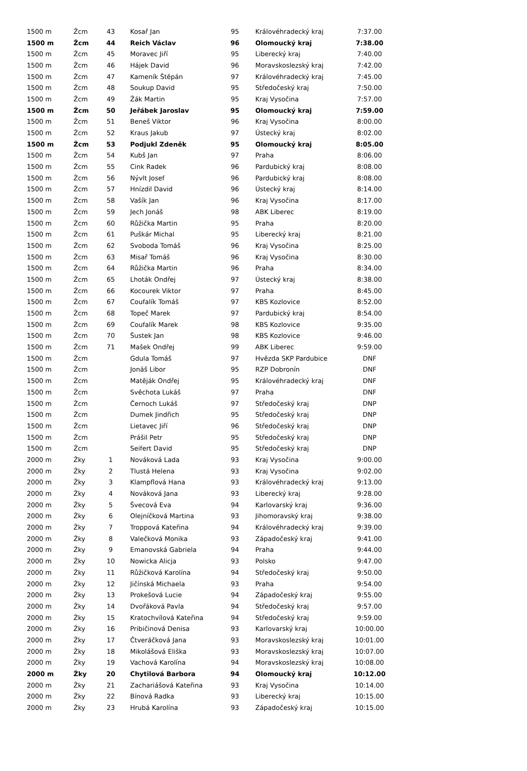| 1500 m | Žcm | 43 | Kosař Jan | 95 | Královéhradecký kraj | 7:37.00 |
| 1500 m | Žcm | 44 | Reich Václav | 96 | Olomoucký kraj | 7:38.00 |
| 1500 m | Žcm | 45 | Moravec Jiří | 95 | Liberecký kraj | 7:40.00 |
| 1500 m | Žcm | 46 | Hájek David | 96 | Moravskoslezský kraj | 7:42.00 |
| 1500 m | Žcm | 47 | Kameník Štěpán | 97 | Královéhradecký kraj | 7:45.00 |
| 1500 m | Žcm | 48 | Soukup David | 95 | Středočeský kraj | 7:50.00 |
| 1500 m | Žcm | 49 | Žák Martin | 95 | Kraj Vysočina | 7:57.00 |
| 1500 m | Žcm | 50 | Jeřábek Jaroslav | 95 | Olomoucký kraj | 7:59.00 |
| 1500 m | Žcm | 51 | Beneš Viktor | 96 | Kraj Vysočina | 8:00.00 |
| 1500 m | Žcm | 52 | Kraus Jakub | 97 | Ústecký kraj | 8:02.00 |
| 1500 m | Žcm | 53 | Podjukl Zdeněk | 95 | Olomoucký kraj | 8:05.00 |
| 1500 m | Žcm | 54 | Kubš Jan | 97 | Praha | 8:06.00 |
| 1500 m | Žcm | 55 | Cink Radek | 96 | Pardubický kraj | 8:08.00 |
| 1500 m | Žcm | 56 | Nývlt Josef | 96 | Pardubický kraj | 8:08.00 |
| 1500 m | Žcm | 57 | Hnízdil David | 96 | Ústecký kraj | 8:14.00 |
| 1500 m | Žcm | 58 | Vašík Jan | 96 | Kraj Vysočina | 8:17.00 |
| 1500 m | Žcm | 59 | Jech Jonáš | 98 | ABK Liberec | 8:19.00 |
| 1500 m | Žcm | 60 | Růžička Martin | 95 | Praha | 8:20.00 |
| 1500 m | Žcm | 61 | Puškár Michal | 95 | Liberecký kraj | 8:21.00 |
| 1500 m | Žcm | 62 | Svoboda Tomáš | 96 | Kraj Vysočina | 8:25.00 |
| 1500 m | Žcm | 63 | Misař Tomáš | 96 | Kraj Vysočina | 8:30.00 |
| 1500 m | Žcm | 64 | Růžička Martin | 96 | Praha | 8:34.00 |
| 1500 m | Žcm | 65 | Lhoták Ondřej | 97 | Ústecký kraj | 8:38.00 |
| 1500 m | Žcm | 66 | Kocourek Viktor | 97 | Praha | 8:45.00 |
| 1500 m | Žcm | 67 | Coufalík Tomáš | 97 | KBS Kozlovice | 8:52.00 |
| 1500 m | Žcm | 68 | Topeč Marek | 97 | Pardubický kraj | 8:54.00 |
| 1500 m | Žcm | 69 | Coufalík Marek | 98 | KBS Kozlovice | 9:35.00 |
| 1500 m | Žcm | 70 | Šustek Jan | 98 | KBS Kozlovice | 9:46.00 |
| 1500 m | Žcm | 71 | Mašek Ondřej | 99 | ABK Liberec | 9:59.00 |
| 1500 m | Žcm | | Gdula Tomáš | 97 | Hvězda SKP Pardubice | DNF |
| 1500 m | Žcm | | Jonáš Libor | 95 | RZP Dobronín | DNF |
| 1500 m | Žcm | | Matěják Ondřej | 95 | Královéhradecký kraj | DNF |
| 1500 m | Žcm | | Svěchota Lukáš | 97 | Praha | DNF |
| 1500 m | Žcm | | Černoch Lukáš | 97 | Středočeský kraj | DNP |
| 1500 m | Žcm | | Dumek Jindřich | 95 | Středočeský kraj | DNP |
| 1500 m | Žcm | | Lietavec Jiří | 96 | Středočeský kraj | DNP |
| 1500 m | Žcm | | Prášil Petr | 95 | Středočeský kraj | DNP |
| 1500 m | Žcm | | Seifert David | 95 | Středočeský kraj | DNP |
| 2000 m | Žky | 1 | Nováková Lada | 93 | Kraj Vysočina | 9:00.00 |
| 2000 m | Žky | 2 | Tlustá Helena | 93 | Kraj Vysočina | 9:02.00 |
| 2000 m | Žky | 3 | Klampflová Hana | 93 | Královéhradecký kraj | 9:13.00 |
| 2000 m | Žky | 4 | Nováková Jana | 93 | Liberecký kraj | 9:28.00 |
| 2000 m | Žky | 5 | Švecová Eva | 94 | Karlovarský kraj | 9:36.00 |
| 2000 m | Žky | 6 | Olejníčková Martina | 93 | Jihomoravský kraj | 9:38.00 |
| 2000 m | Žky | 7 | Troppová Kateřina | 94 | Královéhradecký kraj | 9:39.00 |
| 2000 m | Žky | 8 | Valečková Monika | 93 | Západočeský kraj | 9:41.00 |
| 2000 m | Žky | 9 | Emanovská Gabriela | 94 | Praha | 9:44.00 |
| 2000 m | Žky | 10 | Nowicka Alicja | 93 | Polsko | 9:47.00 |
| 2000 m | Žky | 11 | Růžičková Karolína | 94 | Středočeský kraj | 9:50.00 |
| 2000 m | Žky | 12 | Jičínská Michaela | 93 | Praha | 9:54.00 |
| 2000 m | Žky | 13 | Prokešová Lucie | 94 | Západočeský kraj | 9:55.00 |
| 2000 m | Žky | 14 | Dvořáková Pavla | 94 | Středočeský kraj | 9:57.00 |
| 2000 m | Žky | 15 | Kratochvílová Kateřina | 94 | Středočeský kraj | 9:59.00 |
| 2000 m | Žky | 16 | Pribičinová Denisa | 93 | Karlovarský kraj | 10:00.00 |
| 2000 m | Žky | 17 | Čtveráčková Jana | 93 | Moravskoslezský kraj | 10:01.00 |
| 2000 m | Žky | 18 | Mikolášová Eliška | 93 | Moravskoslezský kraj | 10:07.00 |
| 2000 m | Žky | 19 | Vachová Karolína | 94 | Moravskoslezský kraj | 10:08.00 |
| 2000 m | Žky | 20 | Chytilová Barbora | 94 | Olomoucký kraj | 10:12.00 |
| 2000 m | Žky | 21 | Zachariášová Kateřina | 93 | Kraj Vysočina | 10:14.00 |
| 2000 m | Žky | 22 | Bínová Radka | 93 | Liberecký kraj | 10:15.00 |
| 2000 m | Žky | 23 | Hrubá Karolína | 93 | Západočeský kraj | 10:15.00 |